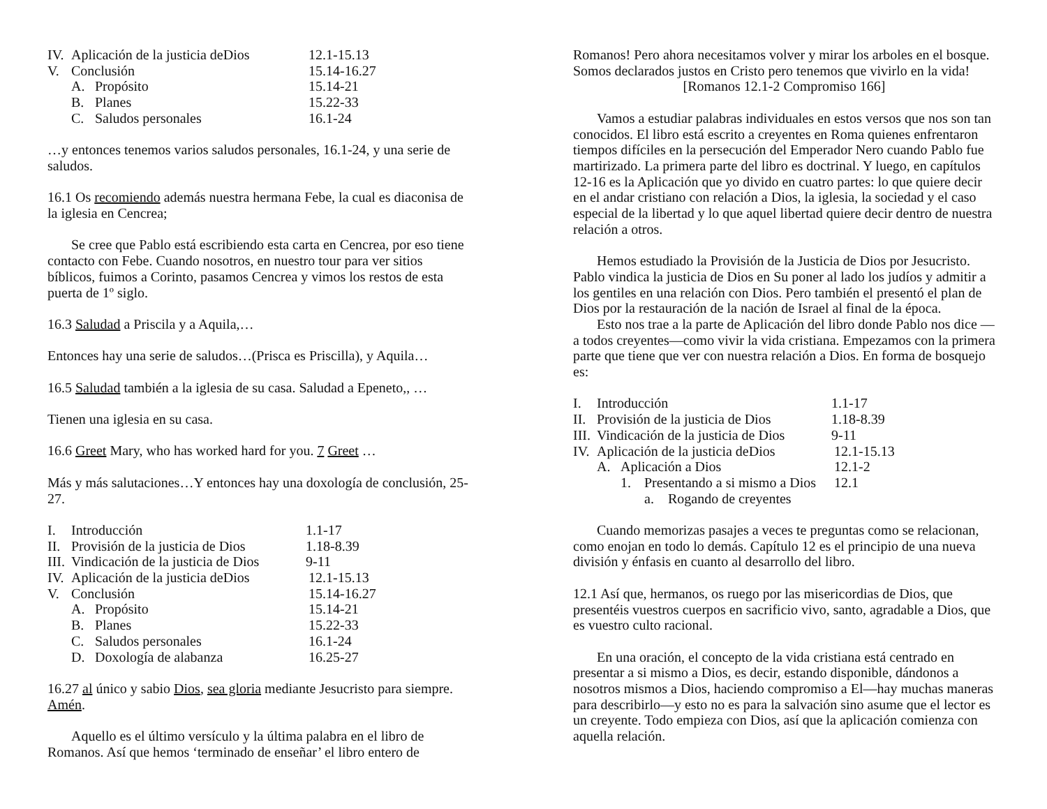IV. Aplicación de la justicia deDios 12.1-15.13
V. Conclusión 15.14-16.27
A. Propósito 15.14-21
B. Planes 15.22-33
C. Saludos personales 16.1-24
…y entonces tenemos varios saludos personales, 16.1-24, y una serie de saludos.
16.1 Os recomiendo además nuestra hermana Febe, la cual es diaconisa de la iglesia en Cencrea;
Se cree que Pablo está escribiendo esta carta en Cencrea, por eso tiene contacto con Febe. Cuando nosotros, en nuestro tour para ver sitios bíblicos, fuimos a Corinto, pasamos Cencrea y vimos los restos de esta puerta de 1º siglo.
16.3 Saludad a Priscila y a Aquila,…
Entonces hay una serie de saludos…(Prisca es Priscilla), y Aquila…
16.5 Saludad también a la iglesia de su casa. Saludad a Epeneto,, …
Tienen una iglesia en su casa.
16.6 Greet Mary, who has worked hard for you. 7 Greet …
Más y más salutaciones…Y entonces hay una doxología de conclusión, 25-27.
I. Introducción 1.1-17
II. Provisión de la justicia de Dios 1.18-8.39
III. Vindicación de la justicia de Dios 9-11
IV. Aplicación de la justicia deDios 12.1-15.13
V. Conclusión 15.14-16.27
A. Propósito 15.14-21
B. Planes 15.22-33
C. Saludos personales 16.1-24
D. Doxología de alabanza 16.25-27
16.27 al único y sabio Dios, sea gloria mediante Jesucristo para siempre. Amén.
Aquello es el último versículo y la última palabra en el libro de Romanos. Así que hemos ‘terminado de enseñar’ el libro entero de
Romanos! Pero ahora necesitamos volver y mirar los arboles en el bosque. Somos declarados justos en Cristo pero tenemos que vivirlo en la vida!
[Romanos 12.1-2 Compromiso 166]
Vamos a estudiar palabras individuales en estos versos que nos son tan conocidos. El libro está escrito a creyentes en Roma quienes enfrentaron tiempos difíciles en la persecución del Emperador Nero cuando Pablo fue martirizado. La primera parte del libro es doctrinal. Y luego, en capítulos 12-16 es la Aplicación que yo divido en cuatro partes: lo que quiere decir en el andar cristiano con relación a Dios, la iglesia, la sociedad y el caso especial de la libertad y lo que aquel libertad quiere decir dentro de nuestra relación a otros.
Hemos estudiado la Provisión de la Justicia de Dios por Jesucristo. Pablo vindica la justicia de Dios en Su poner al lado los judíos y admitir a los gentiles en una relación con Dios. Pero también el presentó el plan de Dios por la restauración de la nación de Israel al final de la época.
Esto nos trae a la parte de Aplicación del libro donde Pablo nos dice —a todos creyentes—como vivir la vida cristiana. Empezamos con la primera parte que tiene que ver con nuestra relación a Dios. En forma de bosquejo es:
I. Introducción 1.1-17
II. Provisión de la justicia de Dios 1.18-8.39
III. Vindicación de la justicia de Dios 9-11
IV. Aplicación de la justicia deDios 12.1-15.13
A. Aplicación a Dios 12.1-2
1. Presentando a si mismo a Dios 12.1
a. Rogando de creyentes
Cuando memorizas pasajes a veces te preguntas como se relacionan, como enojan en todo lo demás. Capítulo 12 es el principio de una nueva división y énfasis en cuanto al desarrollo del libro.
12.1 Así que, hermanos, os ruego por las misericordias de Dios, que presentéis vuestros cuerpos en sacrificio vivo, santo, agradable a Dios, que es vuestro culto racional.
En una oración, el concepto de la vida cristiana está centrado en presentar a si mismo a Dios, es decir, estando disponible, dándonos a nosotros mismos a Dios, haciendo compromiso a El—hay muchas maneras para describirlo—y esto no es para la salvación sino asume que el lector es un creyente. Todo empieza con Dios, así que la aplicación comienza con aquella relación.